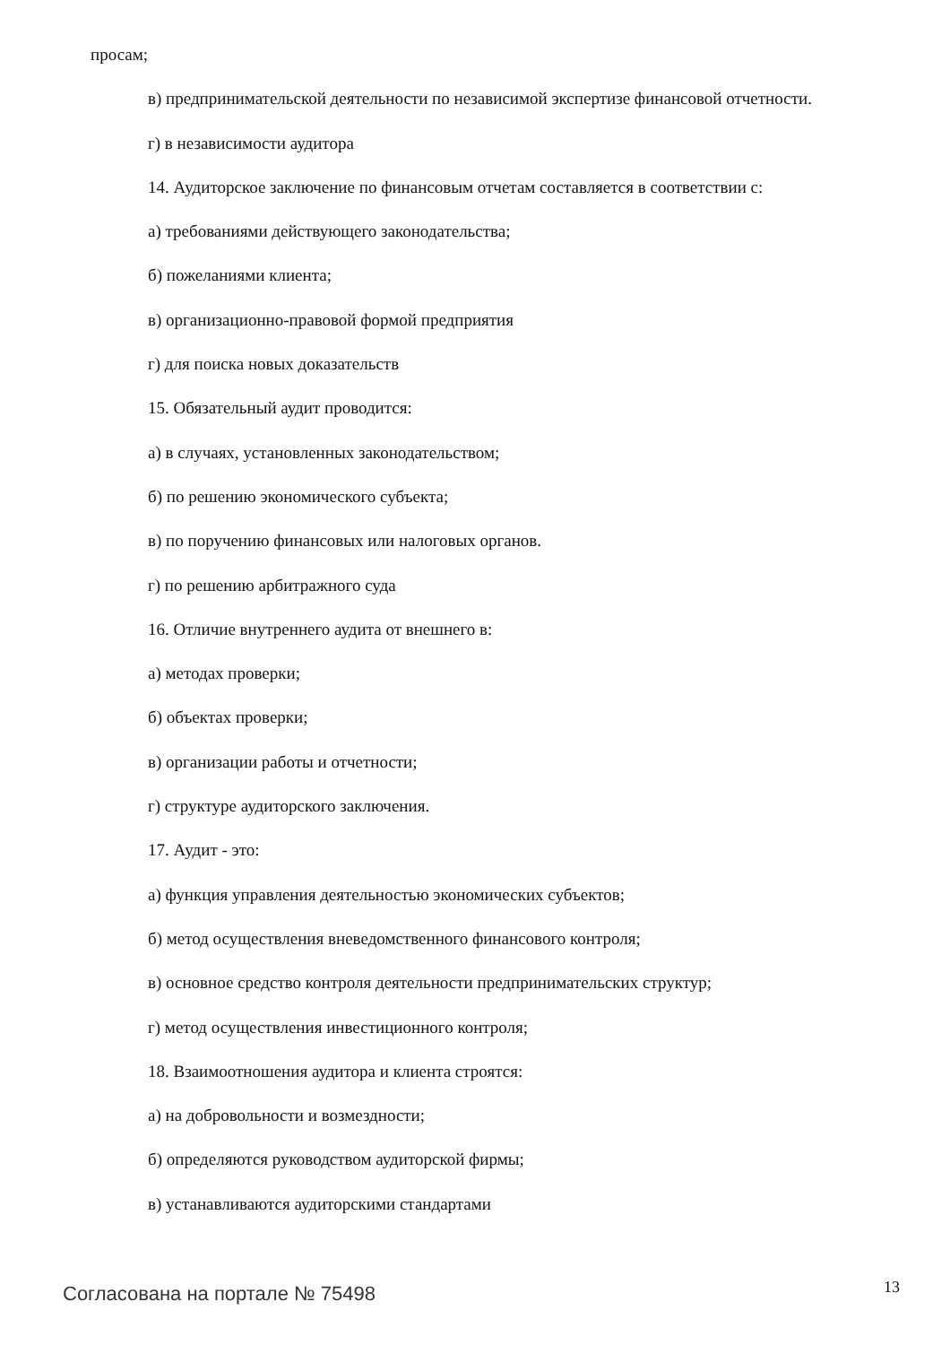просам;
в) предпринимательской деятельности по независимой экспертизе финансовой отчетности.
г) в независимости аудитора
14. Аудиторское заключение по финансовым отчетам составляется в соответствии с:
а) требованиями действующего законодательства;
б) пожеланиями клиента;
в) организационно-правовой формой предприятия
г) для поиска новых доказательств
15. Обязательный аудит проводится:
а) в случаях, установленных законодательством;
б) по решению экономического субъекта;
в) по поручению финансовых или налоговых органов.
г) по решению арбитражного суда
16. Отличие внутреннего аудита от внешнего в:
а) методах проверки;
б) объектах проверки;
в) организации работы и отчетности;
г) структуре аудиторского заключения.
17. Аудит - это:
а) функция управления деятельностью экономических субъектов;
б) метод осуществления вневедомственного финансового контроля;
в) основное средство контроля деятельности предпринимательских структур;
г) метод осуществления инвестиционного контроля;
18. Взаимоотношения аудитора и клиента строятся:
а) на добровольности и возмездности;
б) определяются руководством аудиторской фирмы;
в) устанавливаются аудиторскими стандартами
Согласована на портале № 75498 13